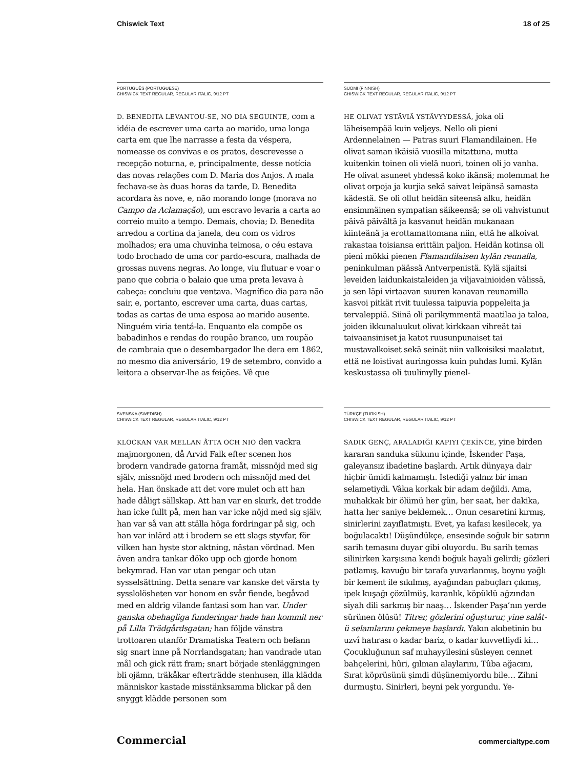Chiswick Text 18 of 25
PORTUGUÊS (PORTUGUESE)
CHISWICK TEXT REGULAR, REGULAR ITALIC, 9/12 PT
D. BENEDITA LEVANTOU-SE, NO DIA SEGUINTE, com a idéia de escrever uma carta ao marido, uma longa carta em que lhe narrasse a festa da véspera, nomeasse os convivas e os pratos, descrevesse a recepção noturna, e, principalmente, desse notícia das novas relações com D. Maria dos Anjos. A mala fechava-se às duas horas da tarde, D. Benedita acordara às nove, e, não morando longe (morava no Campo da Aclamação), um escravo levaria a carta ao correio muito a tempo. Demais, chovia; D. Benedita arredou a cortina da janela, deu com os vidros molhados; era uma chuvinha teimosa, o céu estava todo brochado de uma cor pardo-escura, malhada de grossas nuvens negras. Ao longe, viu flutuar e voar o pano que cobria o balaio que uma preta levava à cabeça: concluiu que ventava. Magnífico dia para não sair, e, portanto, escrever uma carta, duas cartas, todas as cartas de uma esposa ao marido ausente. Ninguém viria tentá-la. Enquanto ela compõe os babadinhos e rendas do roupão branco, um roupão de cambraia que o desembargador lhe dera em 1862, no mesmo dia aniversário, 19 de setembro, convido a leitora a observar-lhe as feições. Vê que
SUOMI (FINNISH)
CHISWICK TEXT REGULAR, REGULAR ITALIC, 9/12 PT
HE OLIVAT YSTÄVIÄ YSTÄVYYDESSÄ, joka oli läheisempää kuin veljeys. Nello oli pieni Ardennelainen — Patras suuri Flamandilainen. He olivat saman ikäisiä vuosilla mitattuna, mutta kuitenkin toinen oli vielä nuori, toinen oli jo vanha. He olivat asuneet yhdessä koko ikänsä; molemmat he olivat orpoja ja kurjia sekä saivat leipänsä samasta kädestä. Se oli ollut heidän siteensä alku, heidän ensimmäinen sympatian säikeensä; se oli vahvistunut päivä päivältä ja kasvanut heidän mukanaan kiinteänä ja erottamattomana niin, että he alkoivat rakastaa toisiansa erittäin paljon. Heidän kotinsa oli pieni mökki pienen Flamandilaisen kylän reunalla, peninkulman päässä Antverpenistä. Kylä sijaitsi leveiden laidunkaistaleiden ja viljavainioiden välissä, ja sen läpi virtaavan suuren kanavan reunamilla kasvoi pitkät rivit tuulessa taipuvia poppeleita ja tervaleppiä. Siinä oli parikymmentä maatilaa ja taloa, joiden ikkunaluukut olivat kirkkaan vihreät tai taivaansiniset ja katot ruusunpunaiset tai mustavalkoiset sekä seinät niin valkoisiksi maalatut, että ne loistivat auringossa kuin puhdas lumi. Kylän keskustassa oli tuulimylly pienel-
SVENSKA (SWEDISH)
CHISWICK TEXT REGULAR, REGULAR ITALIC, 9/12 PT
KLOCKAN VAR MELLAN ÅTTA OCH NIO den vackra majmorgonen, då Arvid Falk efter scenen hos brodern vandrade gatorna framåt, missnöjd med sig själv, missnöjd med brodern och missnöjd med det hela. Han önskade att det vore mulet och att han hade dåligt sällskap. Att han var en skurk, det trodde han icke fullt på, men han var icke nöjd med sig själv, han var så van att ställa höga fordringar på sig, och han var inlärd att i brodern se ett slags styvfar, för vilken han hyste stor aktning, nästan vördnad. Men även andra tankar döko upp och gjorde honom bekymrad. Han var utan pengar och utan sysselsättning. Detta senare var kanske det värsta ty sysslolösheten var honom en svår fiende, begåvad med en aldrig vilande fantasi som han var. Under ganska obehagliga funderingar hade han kommit ner på Lilla Trädgårdsgatan; han följde vänstra trottoaren utanför Dramatiska Teatern och befann sig snart inne på Norrlandsgatan; han vandrade utan mål och gick rätt fram; snart började stenläggningen bli ojämn, träkåkar efterträdde stenhusen, illa klädda människor kastade misstänksamma blickar på den snyggt klädde personen som
TÜRKÇE (TURKISH)
CHISWICK TEXT REGULAR, REGULAR ITALIC, 9/12 PT
SADIK GENÇ, ARALADIĞI KAPIYI ÇEKİNCE, yine birden kararan sanduka sükunu içinde, İskender Paşa, galeyansız ibadetine başlardı. Artık dünyaya dair hiçbir ümidi kalmamıştı. İstediği yalnız bir iman selametiydi. Vâkıa korkak bir adam değildi. Ama, muhakkak bir ölümü her gün, her saat, her dakika, hatta her saniye beklemek… Onun cesaretini kırmış, sinirlerini zayıflatmıştı. Evet, ya kafası kesilecek, ya boğulacaktı! Düşündükçe, ensesinde soğuk bir satırın sarih temasını duyar gibi oluyordu. Bu sarih temas silinirken karşısına kendi boğuk hayali gelirdi; gözleri patlamış, kavuğu bir tarafa yuvarlanmış, boynu yağlı bir kement ile sıkılmış, ayağından pabuçları çıkmış, ipek kuşağı çözülmüş, karanlık, köpüklü ağzından siyah dili sarkmış bir naaş… İskender Paşa’nın yerde sürünen ölüsü! Titrer, gözlerini oğuşturur, yine salât-ü selamlarını çekmeye başlardı. Yakın akıbetinin bu uzvî hatırası o kadar bariz, o kadar kuvvetliydi ki… Çocukluğunun saf muhayyilesini süsleyen cennet bahçelerini, hûri, gılman alaylarını, Tûba ağacını, Sırat köprüsünü şimdi düşünemiyordu bile… Zihni durmuştu. Sinirleri, beyni pek yorgundu. Ye-
Commercial commercialtype.com